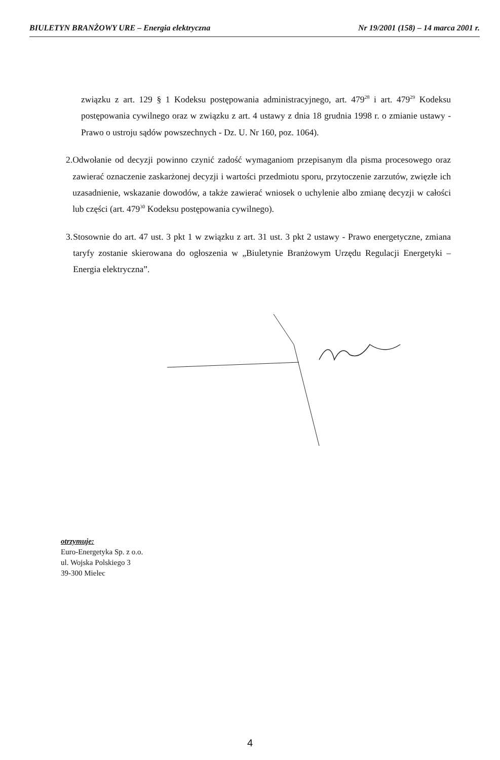BIULETYN BRANŻOWY URE – Energia elektryczna Nr 19/2001 (158) – 14 marca 2001 r.
związku z art. 129 § 1 Kodeksu postępowania administracyjnego, art. 479<sup>28</sup> i art. 479<sup>29</sup> Kodeksu postępowania cywilnego oraz w związku z art. 4 ustawy z dnia 18 grudnia 1998 r. o zmianie ustawy - Prawo o ustroju sądów powszechnych - Dz. U. Nr 160, poz. 1064).
2. Odwołanie od decyzji powinno czynić zadość wymaganiom przepisanym dla pisma procesowego oraz zawierać oznaczenie zaskarżonej decyzji i wartości przedmiotu sporu, przytoczenie zarzutów, zwięzłe ich uzasadnienie, wskazanie dowodów, a także zawierać wniosek o uchylenie albo zmianę decyzji w całości lub części (art. 479<sup>30</sup> Kodeksu postępowania cywilnego).
3. Stosownie do art. 47 ust. 3 pkt 1 w związku z art. 31 ust. 3 pkt 2 ustawy - Prawo energetyczne, zmiana taryfy zostanie skierowana do ogłoszenia w „Biuletynie Branżowym Urzędu Regulacji Energetyki – Energia elektryczna”.
otrzymuje:
Euro-Energetyka Sp. z o.o.
ul. Wojska Polskiego 3
39-300 Mielec
4